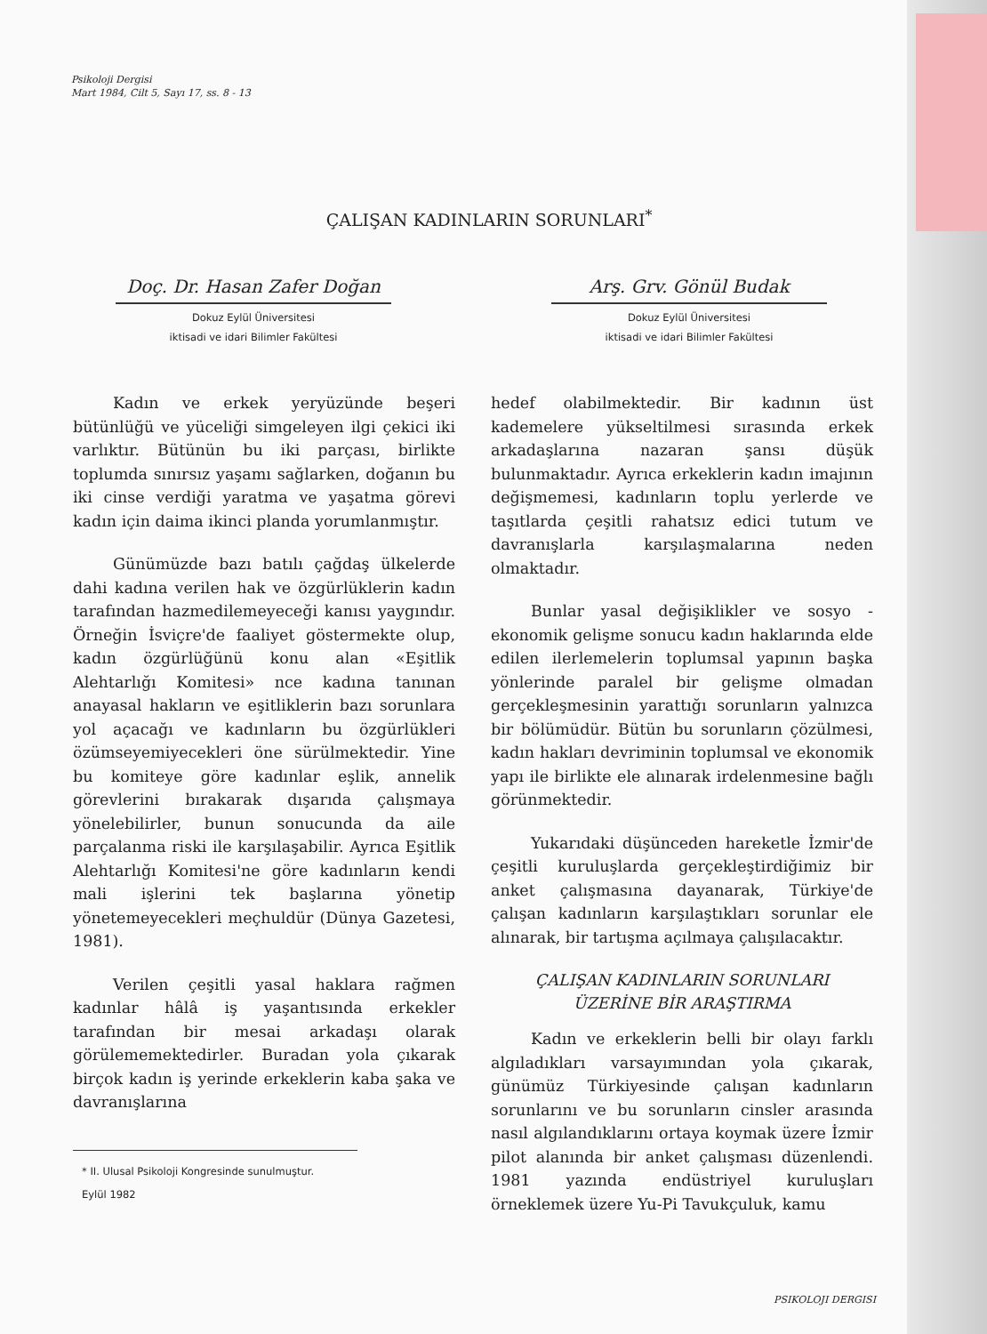Psikoloji Dergisi
Mart 1984, Cilt 5, Sayı 17, ss. 8 - 13
ÇALIŞAN KADINLARIN SORUNLARI<sup>*</sup>
Doç. Dr. Hasan Zafer Doğan
Dokuz Eylül Üniversitesi
iktisadi ve idari Bilimler Fakültesi
Arş. Grv. Gönül Budak
Dokuz Eylül Üniversitesi
iktisadi ve idari Bilimler Fakültesi
Kadın ve erkek yeryüzünde beşeri bütünlüğü ve yüceliği simgeleyen ilgi çekici iki varlıktır. Bütünün bu iki parçası, birlikte toplumda sınırsız yaşamı sağlarken, doğanın bu iki cinse verdiği yaratma ve yaşatma görevi kadın için daima ikinci planda yorumlanmıştır.
Günümüzde bazı batılı çağdaş ülkelerde dahi kadına verilen hak ve özgürlüklerin kadın tarafından hazmedilemeyeceği kanısı yaygındır. Örneğin İsviçre'de faaliyet göstermekte olup, kadın özgürlüğünü konu alan «Eşitlik Alehtarlığı Komitesi» nce kadına tanınan anayasal hakların ve eşitliklerin bazı sorunlara yol açacağı ve kadınların bu özgürlükleri özümseyemiyecekleri öne sürülmektedir. Yine bu komiteye göre kadınlar eşlik, annelik görevlerini bırakarak dışarıda çalışmaya yönelebilirler, bunun sonucunda da aile parçalanma riski ile karşılaşabilir. Ayrıca Eşitlik Alehtarlığı Komitesi'ne göre kadınların kendi mali işlerini tek başlarına yönetip yönetemeyecekleri meçhuldür (Dünya Gazetesi, 1981).
Verilen çeşitli yasal haklara rağmen kadınlar hâlâ iş yaşantısında erkekler tarafından bir mesai arkadaşı olarak görülememektedirler. Buradan yola çıkarak birçok kadın iş yerinde erkeklerin kaba şaka ve davranışlarına
* II. Ulusal Psikoloji Kongresinde sunulmuştur.
Eylül 1982
hedef olabilmektedir. Bir kadının üst kademelere yükseltilmesi sırasında erkek arkadaşlarına nazaran şansı düşük bulunmaktadır. Ayrıca erkeklerin kadın imajının değişmemesi, kadınların toplu yerlerde ve taşıtlarda çeşitli rahatsız edici tutum ve davranışlarla karşılaşmalarına neden olmaktadır.
Bunlar yasal değişiklikler ve sosyo - ekonomik gelişme sonucu kadın haklarında elde edilen ilerlemelerin toplumsal yapının başka yönlerinde paralel bir gelişme olmadan gerçekleşmesinin yarattığı sorunların yalnızca bir bölümüdür. Bütün bu sorunların çözülmesi, kadın hakları devriminin toplumsal ve ekonomik yapı ile birlikte ele alınarak irdelenmesine bağlı görünmektedir.
Yukarıdaki düşünceden hareketle İzmir'de çeşitli kuruluşlarda gerçekleştirdiğimiz bir anket çalışmasına dayanarak, Türkiye'de çalışan kadınların karşılaştıkları sorunlar ele alınarak, bir tartışma açılmaya çalışılacaktır.
ÇALIŞAN KADINLARIN SORUNLARI
ÜZERİNE BİR ARAŞTIRMA
Kadın ve erkeklerin belli bir olayı farklı algıladıkları varsayımından yola çıkarak, günümüz Türkiyesinde çalışan kadınların sorunlarını ve bu sorunların cinsler arasında nasıl algılandıklarını ortaya koymak üzere İzmir pilot alanında bir anket çalışması düzenlendi. 1981 yazında endüstriyel kuruluşları örneklemek üzere Yu-Pi Tavukçuluk, kamu
PSIKOLOJI DERGISI